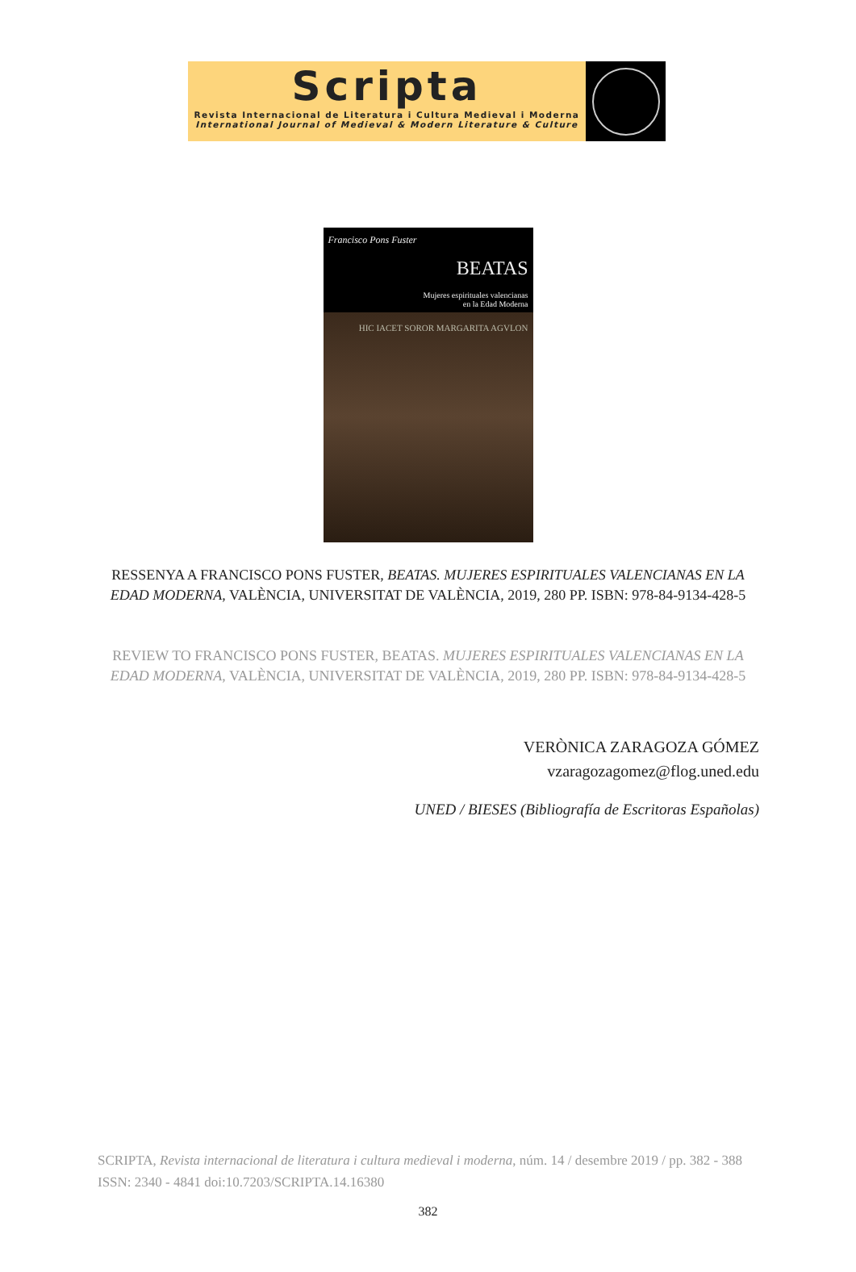Scripta
Revista Internacional de Literatura i Cultura Medieval i Moderna
International Journal of Medieval & Modern Literature & Culture
Francisco Pons Fuster
BEATAS
Mujeres espirituales valencianas
en la Edad Moderna
HIC IACET SOROR MARGARITA AGVLON
RESSENYA A FRANCISCO PONS FUSTER, BEATAS. MUJERES ESPIRITUALES VALENCIANAS EN LA EDAD MODERNA, VALÈNCIA, UNIVERSITAT DE VALÈNCIA, 2019, 280 PP. ISBN: 978-84-9134-428-5
REVIEW TO FRANCISCO PONS FUSTER, BEATAS. MUJERES ESPIRITUALES VALENCIANAS EN LA EDAD MODERNA, VALÈNCIA, UNIVERSITAT DE VALÈNCIA, 2019, 280 PP. ISBN: 978-84-9134-428-5
VERÒNICA ZARAGOZA GÓMEZ
vzaragozagomez@flog.uned.edu
UNED / BIESES (Bibliografía de Escritoras Españolas)
SCRIPTA, Revista internacional de literatura i cultura medieval i moderna, núm. 14 / desembre 2019 / pp. 382 - 388
ISSN: 2340 - 4841 doi:10.7203/SCRIPTA.14.16380
382